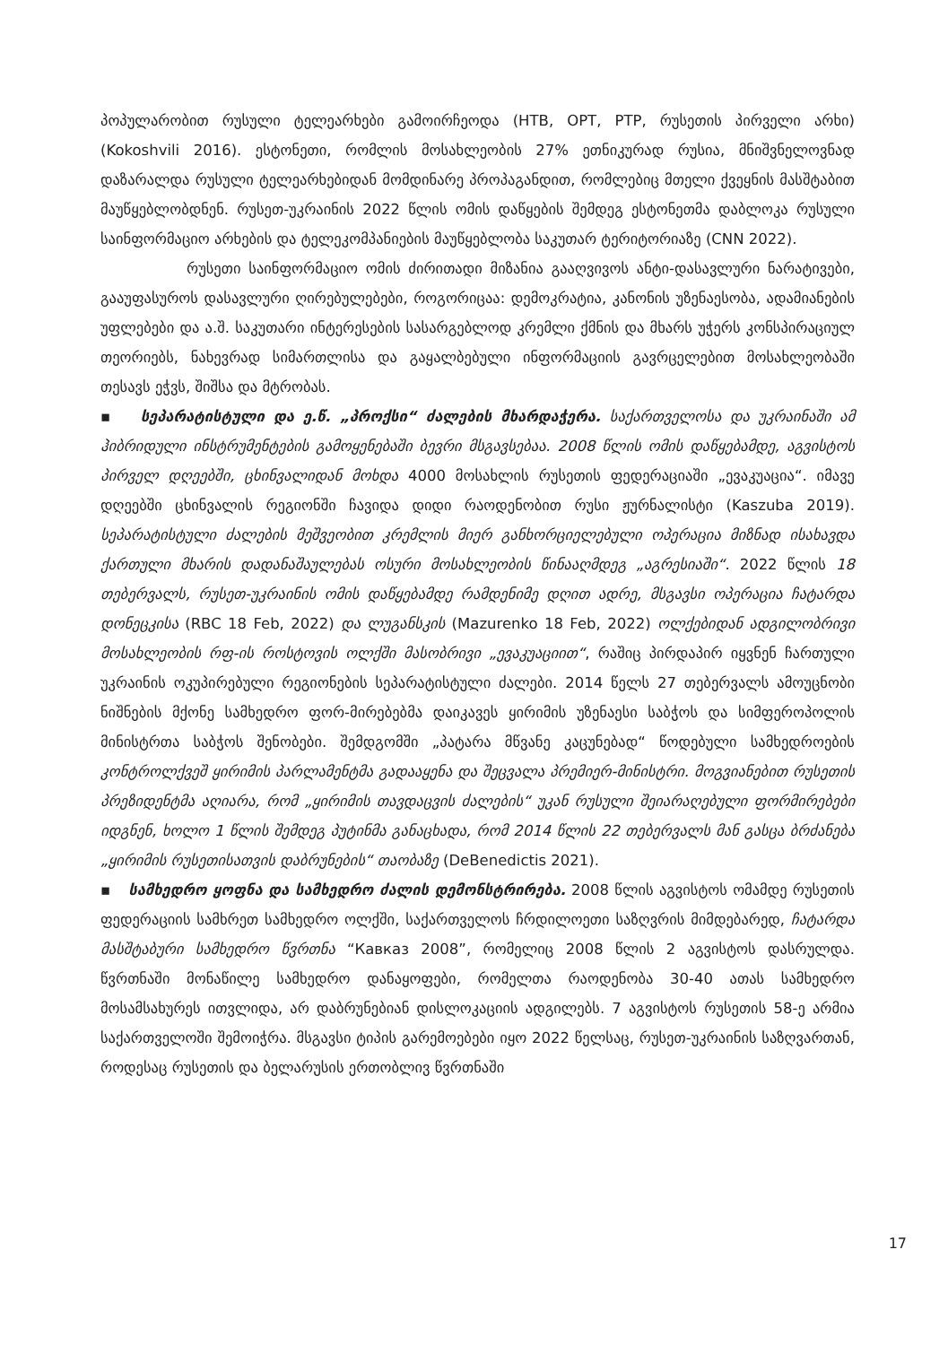პოპულარობით რუსული ტელეარხები გამოირჩეოდა (НТВ, ОРТ, РТР, რუსეთის პირველი არხი) (Kokoshvili 2016). ესტონეთი, რომლის მოსახლეობის 27% ეთნიკურად რუსია, მნიშვნელოვნად დაზარალდა რუსული ტელეარხებიდან მომდინარე პროპაგანდით, რომლებიც მთელი ქვეყნის მასშტაბით მაუწყებლობდნენ. რუსეთ-უკრაინის 2022 წლის ომის დაწყების შემდეგ ესტონეთმა დაბლოკა რუსული საინფორმაციო არხების და ტელეკომპანიების მაუწყებლობა საკუთარ ტერიტორიაზე (CNN 2022).
რუსეთი საინფორმაციო ომის ძირითადი მიზანია გააღვივოს ანტი-დასავლური ნარატივები, გააუფასუროს დასავლური ღირებულებები, როგორიცაა: დემოკრატია, კანონის უზენაესობა, ადამიანების უფლებები და ა.შ. საკუთარი ინტერესების სასარგებლოდ კრემლი ქმნის და მხარს უჭერს კონსპირაციულ თეორიებს, ნახევრად სიმართლისა და გაყალბებული ინფორმაციის გავრცელებით მოსახლეობაში თესავს ეჭვს, შიშსა და მტრობას.
▪ სეპარატისტული და ე.წ. „პროქსი“ ძალების მხარდაჭერა. საქართველოსა და უკრაინაში ამ ჰიბრიდული ინსტრუმენტების გამოყენებაში ბევრი მსგავსებაა. 2008 წლის ომის დაწყებამდე, აგვისტოს პირველ დღეებში, ცხინვალიდან მოხდა 4000 მოსახლის რუსეთის ფედერაციაში „ევაკუაცია“. იმავე დღეებში ცხინვალის რეგიონში ჩავიდა დიდი რაოდენობით რუსი ჟურნალისტი (Kaszuba 2019). სეპარატისტული ძალების მეშვეობით კრემლის მიერ განხორციელებული ოპერაცია მიზნად ისახავდა ქართული მხარის დადანაშაულებას ოსური მოსახლეობის წინააღმდეგ „აგრესიაში“. 2022 წლის 18 თებერვალს, რუსეთ-უკრაინის ომის დაწყებამდე რამდენიმე დღით ადრე, მსგავსი ოპერაცია ჩატარდა დონეცკისა (RBC 18 Feb, 2022) და ლუგანსკის (Mazurenko 18 Feb, 2022) ოლქებიდან ადგილობრივი მოსახლეობის რფ-ის როსტოვის ოლქში მასობრივი „ევაკუაციით“, რაშიც პირდაპირ იყვნენ ჩართული უკრაინის ოკუპირებული რეგიონების სეპარატისტული ძალები. 2014 წელს 27 თებერვალს ამოუცნობი ნიშნების მქონე სამხედრო ფორ-მირებებმა დაიკავეს ყირიმის უზენაესი საბჭოს და სიმფეროპოლის მინისტრთა საბჭოს შენობები. შემდგომში „პატარა მწვანე კაცუნებად“ წოდებული სამხედროების კონტროლქვეშ ყირიმის პარლამენტმა გადააყენა და შეცვალა პრემიერ-მინისტრი. მოგვიანებით რუსეთის პრეზიდენტმა აღიარა, რომ „ყირიმის თავდაცვის ძალების“ უკან რუსული შეიარაღებული ფორმირებები იდგნენ, ხოლო 1 წლის შემდეგ პუტინმა განაცხადა, რომ 2014 წლის 22 თებერვალს მან გასცა ბრძანება „ყირიმის რუსეთისათვის დაბრუნების“ თაობაზე (DeBenedictis 2021).
▪ სამხედრო ყოფნა და სამხედრო ძალის დემონსტრირება. 2008 წლის აგვისტოს ომამდე რუსეთის ფედერაციის სამხრეთ სამხედრო ოლქში, საქართველოს ჩრდილოეთი საზღვრის მიმდებარედ, ჩატარდა მასშტაბური სამხედრო წვრთნა “Кавказ 2008”, რომელიც 2008 წლის 2 აგვისტოს დასრულდა. წვრთნაში მონაწილე სამხედრო დანაყოფები, რომელთა რაოდენობა 30-40 ათას სამხედრო მოსამსახურეს ითვლიდა, არ დაბრუნებიან დისლოკაციის ადგილებს. 7 აგვისტოს რუსეთის 58-ე არმია საქართველოში შემოიჭრა. მსგავსი ტიპის გარემოებები იყო 2022 წელსაც, რუსეთ-უკრაინის საზღვართან, როდესაც რუსეთის და ბელარუსის ერთობლივ წვრთნაში
17